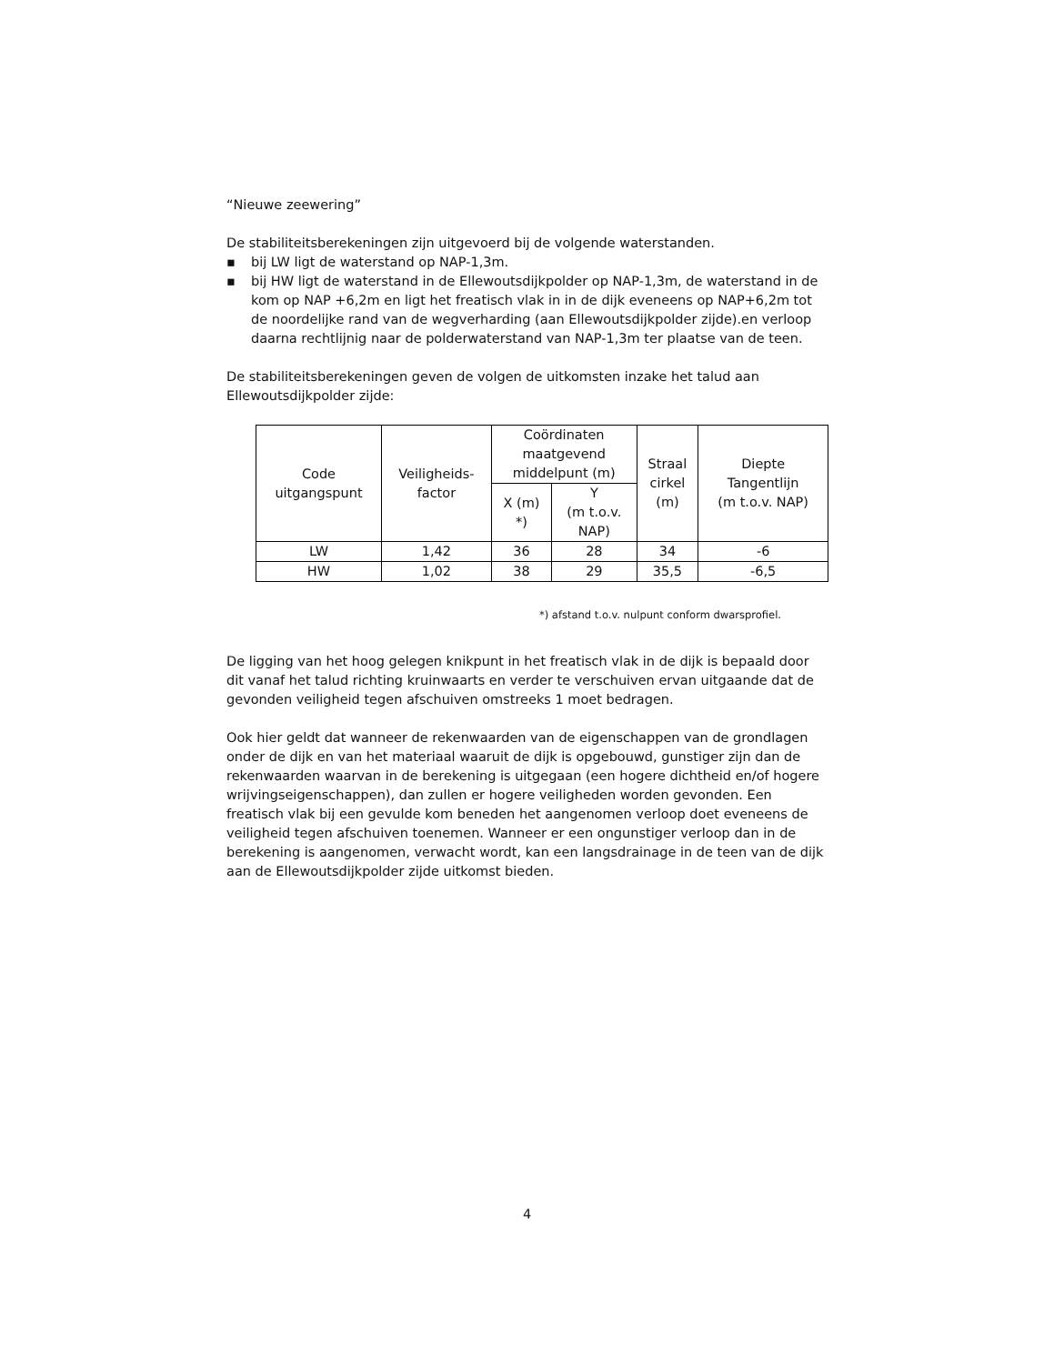“Nieuwe zeewering”
De stabiliteitsberekeningen zijn uitgevoerd bij de volgende waterstanden.
▪ bij LW ligt de waterstand op NAP-1,3m.
▪ bij HW ligt de waterstand in de Ellewoutsdijkpolder op NAP-1,3m, de waterstand in de kom op NAP +6,2m en ligt het freatisch vlak in in de dijk eveneens op NAP+6,2m tot de noordelijke rand van de wegverharding (aan Ellewoutsdijkpolder zijde).en verloop daarna rechtlijnig naar de polderwaterstand van NAP-1,3m ter plaatse van de teen.
De stabiliteitsberekeningen geven de volgen de uitkomsten inzake het talud aan Ellewoutsdijkpolder zijde:
| Code uitgangspunt | Veiligheids- factor | Coördinaten maatgevend middelpunt (m) | | Straal cirkel (m) | Diepte Tangentlijn (m t.o.v. NAP) |
| --- | --- | --- | --- | --- | --- |
| | | X (m) *) | Y (m t.o.v. NAP) | | |
| LW | 1,42 | 36 | 28 | 34 | -6 |
| HW | 1,02 | 38 | 29 | 35,5 | -6,5 |
*) afstand t.o.v. nulpunt conform dwarsprofiel.
De ligging van het hoog gelegen knikpunt in het freatisch vlak in de dijk is bepaald door dit vanaf het talud richting kruinwaarts en verder te verschuiven ervan uitgaande dat de gevonden veiligheid tegen afschuiven omstreeks 1 moet bedragen.
Ook hier geldt dat wanneer de rekenwaarden van de eigenschappen van de grondlagen onder de dijk en van het materiaal waaruit de dijk is opgebouwd, gunstiger zijn dan de rekenwaarden waarvan in de berekening is uitgegaan (een hogere dichtheid en/of hogere wrijvingseigenschappen), dan zullen er hogere veiligheden worden gevonden. Een freatisch vlak bij een gevulde kom beneden het aangenomen verloop doet eveneens de veiligheid tegen afschuiven toenemen. Wanneer er een ongunstiger verloop dan in de berekening is aangenomen, verwacht wordt, kan een langsdrainage in de teen van de dijk aan de Ellewoutsdijkpolder zijde uitkomst bieden.
4